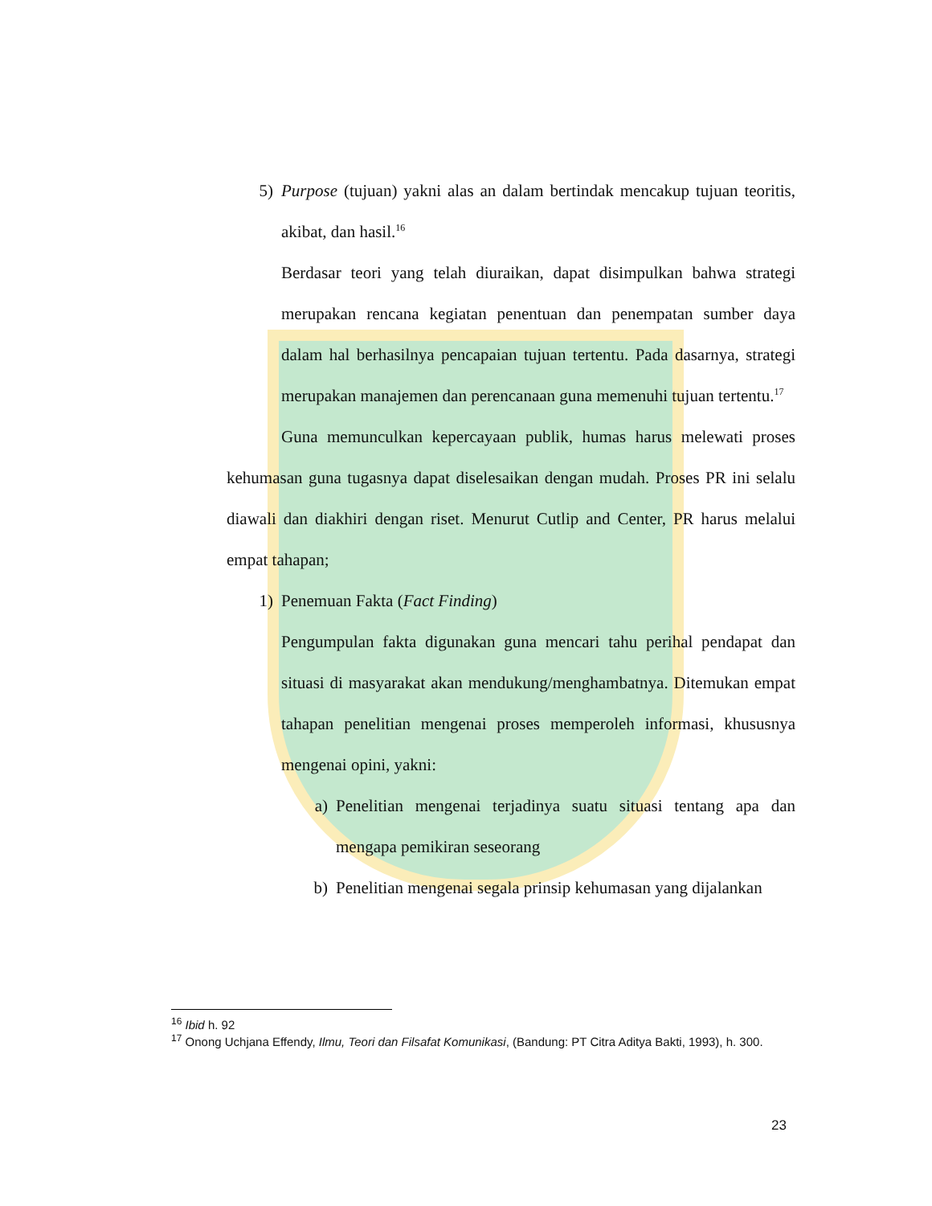5) Purpose (tujuan) yakni alas an dalam bertindak mencakup tujuan teoritis, akibat, dan hasil.<sup>16</sup>
Berdasar teori yang telah diuraikan, dapat disimpulkan bahwa strategi merupakan rencana kegiatan penentuan dan penempatan sumber daya dalam hal berhasilnya pencapaian tujuan tertentu. Pada dasarnya, strategi merupakan manajemen dan perencanaan guna memenuhi tujuan tertentu.<sup>17</sup>
Guna memunculkan kepercayaan publik, humas harus melewati proses kehumasan guna tugasnya dapat diselesaikan dengan mudah. Proses PR ini selalu diawali dan diakhiri dengan riset. Menurut Cutlip and Center, PR harus melalui empat tahapan;
1) Penemuan Fakta (Fact Finding)
Pengumpulan fakta digunakan guna mencari tahu perihal pendapat dan situasi di masyarakat akan mendukung/menghambatnya. Ditemukan empat tahapan penelitian mengenai proses memperoleh informasi, khususnya mengenai opini, yakni:
a) Penelitian mengenai terjadinya suatu situasi tentang apa dan mengapa pemikiran seseorang
b) Penelitian mengenai segala prinsip kehumasan yang dijalankan
<sup>16</sup> Ibid h. 92
<sup>17</sup> Onong Uchjana Effendy, Ilmu, Teori dan Filsafat Komunikasi, (Bandung: PT Citra Aditya Bakti, 1993), h. 300.
23